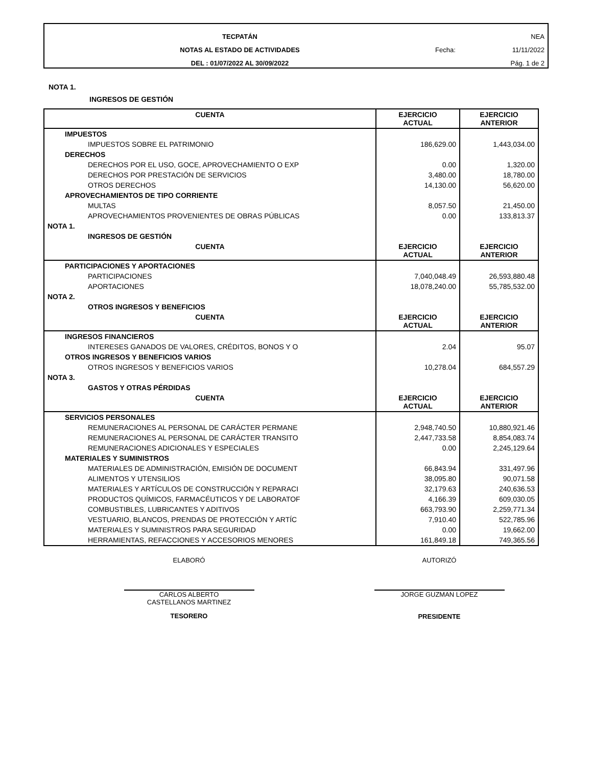TECPATÁN
NOTAS AL ESTADO DE ACTIVIDADES
DEL : 01/07/2022 AL 30/09/2022
NEA
Fecha: 11/11/2022
Pág. 1 de 2
NOTA 1.
INGRESOS DE GESTIÓN
| CUENTA | EJERCICIO ACTUAL | EJERCICIO ANTERIOR |
| --- | --- | --- |
| IMPUESTOS | | |
| IMPUESTOS SOBRE EL PATRIMONIO | 186,629.00 | 1,443,034.00 |
| DERECHOS | | |
| DERECHOS POR EL USO, GOCE, APROVECHAMIENTO O EXP | 0.00 | 1,320.00 |
| DERECHOS POR PRESTACIÓN DE SERVICIOS | 3,480.00 | 18,780.00 |
| OTROS DERECHOS | 14,130.00 | 56,620.00 |
| APROVECHAMIENTOS DE TIPO CORRIENTE | | |
| MULTAS | 8,057.50 | 21,450.00 |
| APROVECHAMIENTOS PROVENIENTES DE OBRAS PÚBLICAS | 0.00 | 133,813.37 |
| NOTA 1. | | |
| INGRESOS DE GESTIÓN | | |
| CUENTA | EJERCICIO ACTUAL | EJERCICIO ANTERIOR |
| PARTICIPACIONES Y APORTACIONES | | |
| PARTICIPACIONES | 7,040,048.49 | 26,593,880.48 |
| APORTACIONES | 18,078,240.00 | 55,785,532.00 |
| NOTA 2. | | |
| OTROS INGRESOS Y BENEFICIOS | | |
| CUENTA | EJERCICIO ACTUAL | EJERCICIO ANTERIOR |
| INGRESOS FINANCIEROS | | |
| INTERESES GANADOS DE VALORES, CRÉDITOS, BONOS Y O | 2.04 | 95.07 |
| OTROS INGRESOS Y BENEFICIOS VARIOS | | |
| OTROS INGRESOS Y BENEFICIOS VARIOS | 10,278.04 | 684,557.29 |
| NOTA 3. | | |
| GASTOS Y OTRAS PÉRDIDAS | | |
| CUENTA | EJERCICIO ACTUAL | EJERCICIO ANTERIOR |
| SERVICIOS PERSONALES | | |
| REMUNERACIONES AL PERSONAL DE CARÁCTER PERMANE | 2,948,740.50 | 10,880,921.46 |
| REMUNERACIONES AL PERSONAL DE CARÁCTER TRANSITO | 2,447,733.58 | 8,854,083.74 |
| REMUNERACIONES ADICIONALES Y ESPECIALES | 0.00 | 2,245,129.64 |
| MATERIALES Y SUMINISTROS | | |
| MATERIALES DE ADMINISTRACIÓN, EMISIÓN DE DOCUMENT | 66,843.94 | 331,497.96 |
| ALIMENTOS Y UTENSILIOS | 38,095.80 | 90,071.58 |
| MATERIALES Y ARTÍCULOS DE CONSTRUCCIÓN Y REPARACI | 32,179.63 | 240,636.53 |
| PRODUCTOS QUÍMICOS, FARMACÉUTICOS Y DE LABORATOF | 4,166.39 | 609,030.05 |
| COMBUSTIBLES, LUBRICANTES Y ADITIVOS | 663,793.90 | 2,259,771.34 |
| VESTUARIO, BLANCOS, PRENDAS DE PROTECCIÓN Y ARTÍC | 7,910.40 | 522,785.96 |
| MATERIALES Y SUMINISTROS PARA SEGURIDAD | 0.00 | 19,662.00 |
| HERRAMIENTAS, REFACCIONES Y ACCESORIOS MENORES | 161,849.18 | 749,365.56 |
ELABORÓ
CARLOS ALBERTO
CASTELLANOS MARTINEZ
TESORERO
AUTORIZÓ
JORGE GUZMAN LOPEZ
PRESIDENTE